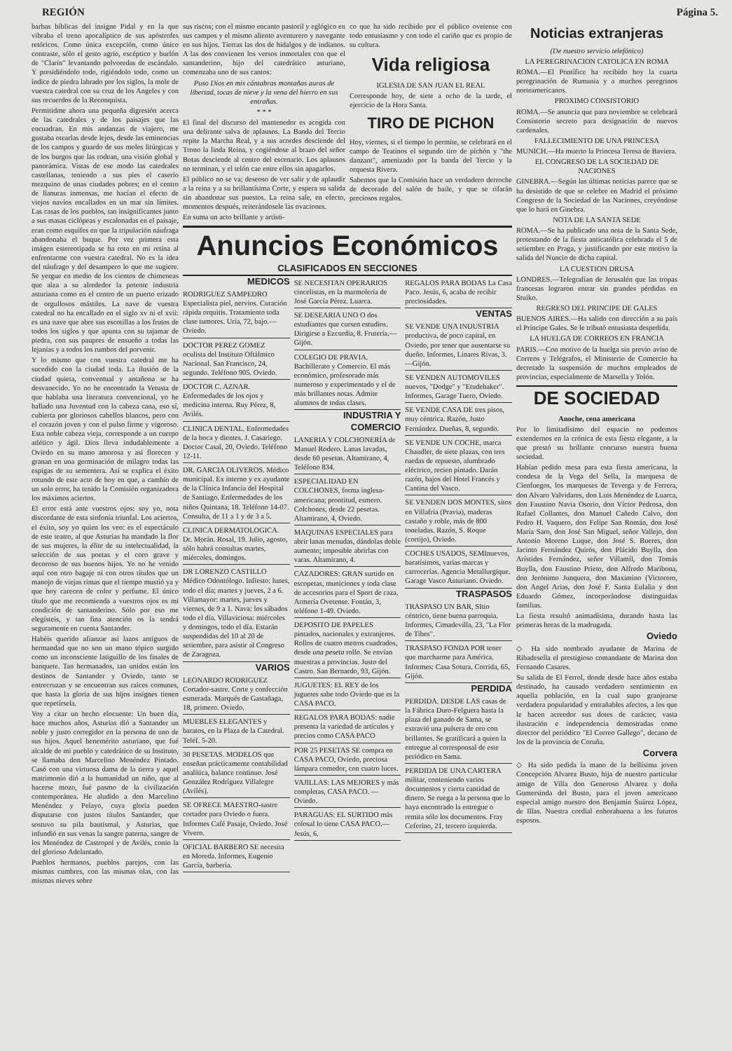REGIÓN Página 5.
barbas bíblicas del insigne Pidal y en la que vibraba el treno apocalíptico de sus apóstrofes retóricos. Como única excepción, como único contraste, sólo el gesto agrio, escéptico y burlón de "Clarín" levantando polvoredas de escándalo. Y presidiéndolo todo, rigiéndolo todo, como un índice de piedra labrado por los siglos, la mole de vuestra catedral con su cruz de los Angeles y con sus recuerdos de la Reconquista.
Permitidme ahora una pequeña digresión acerca de las catedrales y de los paisajes que las encuadran. En mis andanzas de viajero, me gustaba otearlas desde lejos, desde las eminencias de los campos y guardo de sus moles litúrgicas y de los burgos que las rodean, una visión global y panorámica. Vistas de ese modo las catedrales castellanas, teniendo a sus pies el caserío mezquino de unas ciudades pobres; en el centro de llanuras inmensas, me hacían el efecto de viejos navíos encallados en un mar sin límites. Las casas de los pueblos, tan insignificantes junto a sus masas ciclópeas y escalonadas en el paisaje, eran como esquifes en que la tripulación náufraga abandonaba el buque. Por vez primera esta imágen estereotipada se ha roto en mi retina al enfrentarme con vuestra catedral. No es la idea del náufrago y del desampero lo que me sugiere. Se yergue en medio de los cientos de chimeneas que alza a su alrededor la potente industria asturiana como en el centro de un puerto erizado de orgullosos mástiles. La nave de vuestra catedral no ha encallado en el siglo xv ni el xvii: es una nave que abre sus escotillas a los frutos de todos los siglos y que apunta con su tajamar de piedra, con sus paupres de ensueño a todas las lejanías y a todos los rumbos del porvenir.
Y lo mismo que con vuestra catedral me ha sucedido con la ciudad toda. La ilusión de la ciudad quieta, conventual y antañona se ha desvanecido. Yo no he encontrado la Vetusta de que hablaba una literatura convencional, yo he hallado una Juventud con la cabeza cana, eso sí, cubierta por gloriosos cabellos blancos, pero con el corazón joven y con el pulso firme y vigoroso. Esta noble cabeza vieja, corresponde a un cuerpo atlético y ágil. Dios lleva indudablemente a Oviedo en su mano amorosa y así florecen y granan en una germinación de milagro todas las espigas de su sementera. Así se explica el éxito rotundo de este acto de hoy en que, a cambio de un solo error, ha tenido la Comisión organizadora los máximos aciertos.
El error está ante vuestros ojos: soy yo, nota discordante de esta sinfonía triunfal. Los aciertos, el éxito, soy yo quien los veo: es el espectáculo de este teatro, al que Asturias ha mandado la flor de sus mujeres, la élite de su intelectualidad, la selección de sus poetas y el coro grave y decoroso de sus buenos hijos. Yo no he venido aquí con otro bagaje ni con otros títulos que un manojo de viejas rimas que el tiempo mustió ya y que hoy carecen de color y perfume. El único título que me recomienda a vuestros ojos es mi condición de santanderino. Sólo por eso me elegísteis, y tan fina atención os la tendrá seguramente en cuenta Santander.
Habéis querido afianzar así lazos antiguos de hermandad que no son un mano tópico surgido como un inconsciente latiguillo de los finales de banquete. Tan hermanados, tan unidos están los destinos de Santander y Oviedo, tanto se entrecruzan y se encuentran sus raíces comunes, que hasta la gloria de sus hijos insignes tienen que repetírsela.
Voy a citar un hecho elocuente: Un buen día, hace muchos años, Asturias dió a Santander un noble y justo corregidor en la persona de uno de sus hijos. Aquel benemérito asturiano, que fué alcalde de mi pueblo y catedrático de su Instituto, se llamaba don Marcelino Menéndez Pintado. Casó con una virtuosa dama de la tierra y aquel matrimonio dió a la humanidad un niño, que al hacerse mozo, fué pasmo de la civilización contemporánea. He aludido a don Marcelino Menéndez y Pelayo, cuya gloria pueden disputarse con justos títulos Santander, que sostuvo su pila bautismal, y Asturias, que infundió en sus venas la sangre paterna, sangre de los Menéndez de Castropol y de Avilés, conio la del glorioso Adelantado.
Pueblos hermanos, pueblos parejos, con las mismas cumbres, con las mismas olas, con las mismas nieves sobre
sus riscos; con el mismo encanto pastoril y eglógico en sus campos y el mismo aliento aventurero y navegante en sus hijos. Tierras las dos de hidalgos y de indianos. A las dos convienen los versos inmortales con que el santanderino, hijo del catedrático asturiano, comenzaba uno de sus cantos:
Puso Dios en mis cántabras montañas auras de libertad, tocas de nieve y la vena del hierro en sus entrañas.
* * *
El final del discurso del mantenedor es acogida con una delirante salva de aplausos. La Banda del Tercio repite la Marcha Real, y a sus acordes desciende del Trono la linda Reina, y cogiéndose al brazo del señor Botas desciende al centro del escenario. Los aplausos no terminan, y el telón cae entre ellos sin apagarlos.
El público no se va; deseoso de ver salir y de aplaudir a la reina y a su brillantísima Corte, y espera su salida sin abandonar sus puestos. La reina sale, en efecto, momentos después, reiterándosele las ovaciones.
En suma un acto brillante y artísti-
co que ha sido recibido por el público ovetense con todo entusiasmo y con todo el cariño que es propio de su cultura.
Vida religiosa
IGLESIA DE SAN JUAN EL REAL
Corresponde hoy, de siete a ocho de la tarde, el ejercicio de la Hora Santa.
TIRO DE PICHON
Hoy, viernes, si el tiempo lo permite, se celebrará en el campo de Teatinos el segundo tiro de pichón y "the danzant", amenizado por la banda del Tercio y la orquesta Rivera.
Sabemos que la Comisión hace un verdadero derroche de decorado del salón de baile, y que se rifarán preciosos regalos.
Anuncios Económicos
CLASIFICADOS EN SECCIONES
MEDICOS
RODRIGUEZ SAMPEDRO Especialista piel, nervios. Curación rápida orquitis. Tratamiento toda clase tumores. Uría, 72, bajo.—Oviedo.
DOCTOR PEREZ GOMEZ oculista del Instituto Oftálmico Nacional. San Francisco, 24, segundo. Teléfono 905. Oviedo.
DOCTOR C. AZNAR. Enfermedades de los ojos y medicina interna. Ruy Pérez, 8, Avilés.
CLINICA DENTAL. Enfermedades de la boca y dientes. J. Casariego. Doctor Casal, 20, Oviedo. Teléfono 12-11.
DR. GARCIA OLIVEROS. Médico municipal. Ex interno y ex ayudante de la Clínica Infancia del Hospital de Santiago. Enfermedades de los niños Quintana, 18. Teléfono 14-07. Consulta, de 11 a 1 y de 3 a 5.
CLINICA DERMATOLOGICA. Dr. Morán. Rosal, 19. Julio, agosto, sólo habrá consultas martes, miércoles, domingos.
DR LORENZO CASTILLO Médico Odontólogo. Infiesto: lunes, todo el día; martes y jueves, 2 a 6. Villamayor: martes, jueves y viernes, de 9 a 1. Nava: los sábados todo el día. Villaviciosa: miércoles y domingos, todo el día. Estarán suspendidas del 10 al 20 de setiembre, para asistir al Congreso de Zaragoza.
VARIOS
LEONARDO RODRIGUEZ Cortador-sastre. Corte y confección esmerada. Marqués de Gastañaga, 18, primero. Oviedo.
MUEBLES ELEGANTES y baratos, en la Plaza de la Catedral. Teléf. 5-20.
30 PESETAS. MODELOS que enseñan prácticamente contabilidad analítica, balance continuo. José González Rodríguez Villalegre (Avilés).
SE OFRECE MAESTRO-sastre cortador para Oviedo o fuera. Informes Café Pasaje, Oviedo. José Vivero.
OFICIAL BARBERO SE necesita en Moreda. Informes, Eugenio García, barbería.
SE NECESITAN OPERARIOS cincelistas, en la marmolería de José García Pérez. Luarca.
SE DESEARIA UNO O dos estudiantes que cursen estudios. Dirigirse a Ezcurdia, 8. Frutería.—Gijón.
COLEGIO DE PRAVIA. Bachillerato y Comercio. El más económico, profesorado más numeroso y experimentado y el de más brillantes notas. Admite alumnos de todas clases.
INDUSTRIA Y COMERCIO
LANERIA Y COLCHONERÍA de Manuel Rodero. Lanas lavadas, desde 60 pesetas. Altamirano, 4, Teléfono 834.
ESPECIALIDAD EN COLCHONES, forma inglesa-americana; prontitud, esmero. Colchones, desde 22 pesetas. Altamirano, 4, Oviedo.
MAQUINAS ESPECIALES para abrir lanas menudas, dándolas doble aumento; imposible abrirlas con varas. Altamirano, 4.
CAZADORES: GRAN surtido en escopetas, municiones y toda clase de accesorios para el Sport de caza. Armería Ovetense. Fontán, 3, teléfono 1-49. Oviedo.
DEPOSITO DE PAPELES pintados, nacionales y extranjeros. Rollos de cuatro metros cuadrados, desde una peseta rollo. Se envían muestras a provincias. Justo del Castro. San Bernardo, 93, Gijón.
JUGUETES: EL REY de los juguetes sabe todo Oviedo que es la CASA PACO.
REGALOS PARA BODAS: nadie presenta la variedad de artículos y precios como CASA PACO
POR 25 PESETAS SE compra en CASA PACO, Oviedo, preciosa lámpara comedor, con cuatro luces.
VAJILLAS: LAS MEJORES y más completas, CASA PACO. — Oviedo.
PARAGUAS: EL SURTIDO más colosal lo tiene CASA PACO.—Jesús, 6.
REGALOS PARA BODAS La Casa Paco. Jesús, 6, acaba de recibir preciosidades.
VENTAS
SE VENDE UNA INDUSTRIA productiva, de poco capital, en Oviedo, por tener que ausentarse su dueño. Informes, Linares Rivas, 3.—Gijón.
SE VENDEN AUTOMOVILES nuevos, "Dodge" y "Etudebaker". Informes, Garage Tuero, Oviedo.
SE VENDE CASA DE tres pisos, muy céntrica. Razón, Justo Fernández. Dueñas, 8, segundo.
SE VENDE UN COCHE, marca Chaudler, de siete plazas, con tres ruedas de repuesto, alumbrado eléctrico, recien pintado. Darán razón, bajos del Hotel Francés y Cantina del Vasco.
SE VENDEN DOS MONTES, sitos en Villafría (Pravia), maderas castaño y roble, más de 800 toneladas. Razón, S. Roque (cortijo), Oviedo.
COCHES USADOS, SEMInuevos, baratísimos, varias marcas y carrocerías. Agencia Metallurgique. Garage Vasco Asturiano. Oviedo.
TRASPASOS
TRASPASO UN BAR, SItio céntrico, tiene buena parroquia. Informes, Cimadevilla, 23, "La Flor de Tibes".
TRASPASO FONDA POR tener que marcharme para América. Informes: Casa Sotura. Corrida, 65, Gijón.
PERDIDA
PERDIDA. DESDE LAS casas de la Fábrica Duro-Felguera hasta la plaza del ganado de Sama, se extravió una pulsera de oro con brillantes. Se gratificará a quien la entregue al corresponsal de este periódico en Sama.
PERDIDA DE UNA CARTERA militar, conteniendo varios documentos y cierta cantidad de dinero. Se ruega a la persona que lo haya encontrado la entregue o remita sólo los documentos. Fray Ceferino, 21, tercero izquierda.
Noticias extranjeras
(De nuestro servicio telefónico)
LA PEREGRINACION CATOLICA EN ROMA
ROMA.—El Pontífice ha recibido hoy la cuarta peregrinación de Rumania y a muchos peregrinos norteamericanos.
PROXIMO CONSISTORIO
ROMA.—Se anuncia que para noviembre se celebrará Consistorio secreto para designación de nuevos cardenales.
FALLECIMIENTO DE UNA PRINCESA
MUNICH.—Ha muerto la Princesa Teresa de Baviera.
EL CONGRESO DE LA SOCIEDAD DE NACIONES
GINEBRA.—Según las últimas noticias parece que se ha desistido de que se celebre en Madrid el próximo Congreso de la Sociedad de las Naciones, creyéndose que lo hará en Ginebra.
NOTA DE LA SANTA SEDE
ROMA.—Se ha publicado una nota de la Santa Sede, protestando de la fiesta anticatólica celebrada el 5 de setiembre en Praga, y justificando por este motivo la salida del Nuncio de dicha capital.
LA CUESTION DRUSA
LONDRES.—Telegrafían de Jerusalén que las tropas francesas lograron entrar sin grandes pérdidas en Stuiko.
REGRESO DEL PRINCIPE DE GALES
BUENOS AIRES.—Ha salido con dirección a su país el Príncipe Gales. Se le tributó entusiasta despedida.
LA HUELGA DE CORREOS EN FRANCIA
PARIS.—Con motivo de la huelga sin previo aviso de Correos y Telégrafos, el Ministerio de Comercio ha decretado la suspensión de muchos empleados de provincias, especialmente de Marsella y Tolón.
DE SOCIEDAD
Anoche, cena americana
Por lo limitadísimo del espacio no podemos extendernos en la crónica de esta fiesta elegante, a la que prestó su brillante concurso nuestra buena sociedad.
Habían pedido mesa para esta fiesta americana, la condesa de la Vega del Sella, la marquesa de Cienfuegos, los marqueses de Teverga y de Ferrera, don Alvaro Valvidares, don Luis Menéndez de Luarca, don Faustino Navia Osorio, don Víctor Pedrosa, don Rafael Collantes, don Manuel Cañedo Calvo, don Pedro H. Vaquero, don Felipe San Román, don José María Saro, don José San Miguel, señor Vallejo, don Antonio Moreno Luque, don José S. Bueres, don Jacinto Fernández Quirós, don Plácido Buylla, don Arístides Fernández, señor Villamil, don Tomás Buylla, don Faustino Prieto, don Alfredo Maribona, don Jerónimo Junquera, don Maximino (Victorero, don Angel Arias, don José F. Santa Eulalia y don Eduardo Gómez, incorporándose distinguidas familias.
La fiesta resultó animadísima, durando hasta las primeras horas de la madrugada.
Oviedo
◇ Ha sido nombrado ayudante de Marina de Ribadesella el prestigioso comandante de Marina don Fernando Casares.
Su salida de El Ferrol, donde desde hace años estaba destinado, ha causado verdadero sentimiento en aquella población, en la cual supo granjearse verdadera popularidad y entrañables afectos, a los que le hacen acreedor sus dotes de carácter, vasta ilustración e independencia demostradas como director del periódico "El Correo Gallego", decano de los de la provincia de Coruña.
Corvera
◇ Ha sido pedida la mano de la bellísima joven Concepción Alvarez Busto, hija de nuestro particular amigo de Villa don Generoso Alvarez y doña Gumersinda del Busto, para el joven americano especial amigo nuestro don Benjamín Suárez López, de Illas. Nuestra cordial enhorabuena a los futuros esposos.